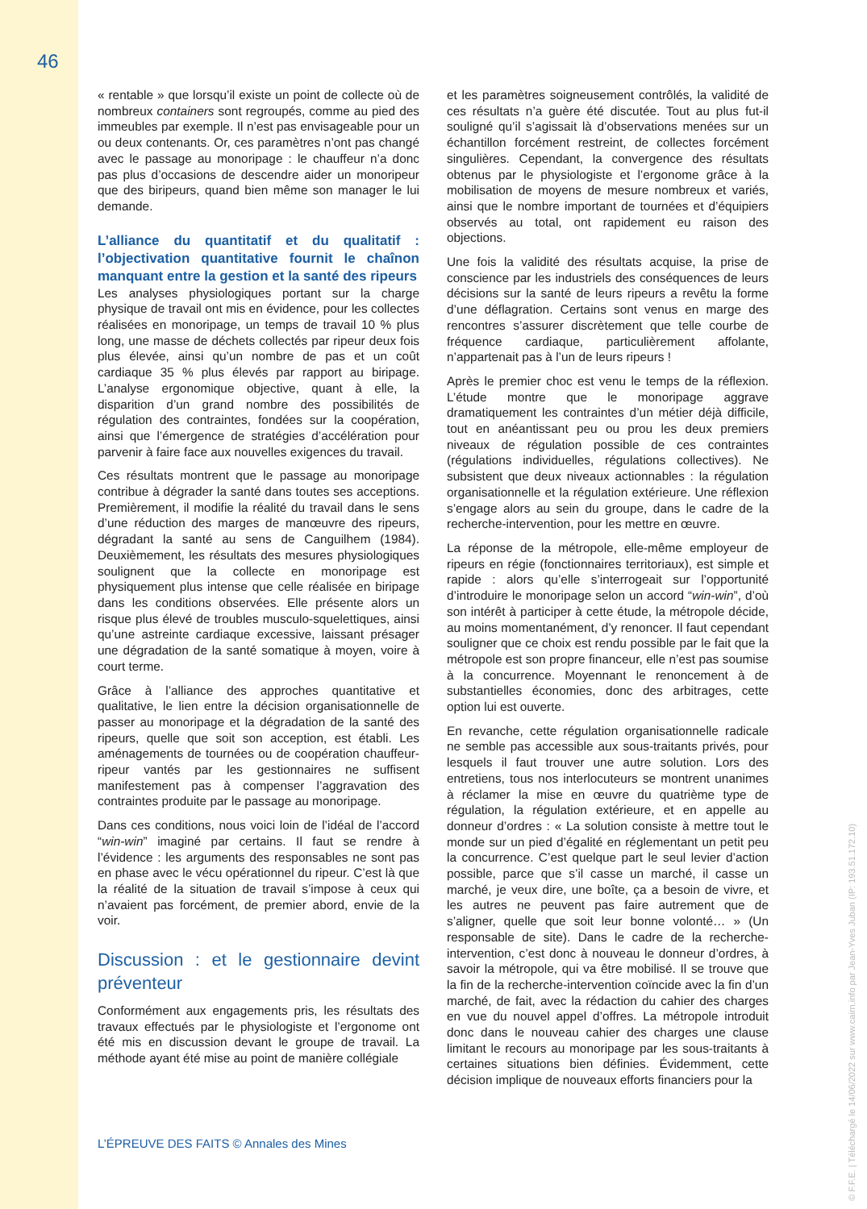46
« rentable » que lorsqu’il existe un point de collecte où de nombreux containers sont regroupés, comme au pied des immeubles par exemple. Il n’est pas envisageable pour un ou deux contenants. Or, ces paramètres n’ont pas changé avec le passage au monoripage : le chauffeur n’a donc pas plus d’occasions de descendre aider un monoripeur que des biripeurs, quand bien même son manager le lui demande.
L’alliance du quantitatif et du qualitatif : l’objectivation quantitative fournit le chaînon manquant entre la gestion et la santé des ripeurs
Les analyses physiologiques portant sur la charge physique de travail ont mis en évidence, pour les collectes réalisées en monoripage, un temps de travail 10 % plus long, une masse de déchets collectés par ripeur deux fois plus élevée, ainsi qu’un nombre de pas et un coût cardiaque 35 % plus élevés par rapport au biripage. L’analyse ergonomique objective, quant à elle, la disparition d’un grand nombre des possibilités de régulation des contraintes, fondées sur la coopération, ainsi que l’émergence de stratégies d’accélération pour parvenir à faire face aux nouvelles exigences du travail.
Ces résultats montrent que le passage au monoripage contribue à dégrader la santé dans toutes ses acceptions. Premièrement, il modifie la réalité du travail dans le sens d’une réduction des marges de manœuvre des ripeurs, dégradant la santé au sens de Canguilhem (1984). Deuxièmement, les résultats des mesures physiologiques soulignent que la collecte en monoripage est physiquement plus intense que celle réalisée en biripage dans les conditions observées. Elle présente alors un risque plus élevé de troubles musculo-squelettiques, ainsi qu’une astreinte cardiaque excessive, laissant présager une dégradation de la santé somatique à moyen, voire à court terme.
Grâce à l’alliance des approches quantitative et qualitative, le lien entre la décision organisationnelle de passer au monoripage et la dégradation de la santé des ripeurs, quelle que soit son acception, est établi. Les aménagements de tournées ou de coopération chauffeur-ripeur vantés par les gestionnaires ne suffisent manifestement pas à compenser l’aggravation des contraintes produite par le passage au monoripage.
Dans ces conditions, nous voici loin de l’idéal de l’accord “win-win” imaginé par certains. Il faut se rendre à l’évidence : les arguments des responsables ne sont pas en phase avec le vécu opérationnel du ripeur. C’est là que la réalité de la situation de travail s’impose à ceux qui n’avaient pas forcément, de premier abord, envie de la voir.
Discussion : et le gestionnaire devint préventeur
Conformément aux engagements pris, les résultats des travaux effectués par le physiologiste et l’ergonome ont été mis en discussion devant le groupe de travail. La méthode ayant été mise au point de manière collégiale
et les paramètres soigneusement contrôlés, la validité de ces résultats n’a guère été discutée. Tout au plus fut-il souligné qu’il s’agissait là d’observations menées sur un échantillon forcément restreint, de collectes forcément singulières. Cependant, la convergence des résultats obtenus par le physiologiste et l’ergonome grâce à la mobilisation de moyens de mesure nombreux et variés, ainsi que le nombre important de tournées et d’équipiers observés au total, ont rapidement eu raison des objections.
Une fois la validité des résultats acquise, la prise de conscience par les industriels des conséquences de leurs décisions sur la santé de leurs ripeurs a revêtu la forme d’une déflagration. Certains sont venus en marge des rencontres s’assurer discrètement que telle courbe de fréquence cardiaque, particulièrement affolante, n’appartenait pas à l’un de leurs ripeurs !
Après le premier choc est venu le temps de la réflexion. L’étude montre que le monoripage aggrave dramatiquement les contraintes d’un métier déjà difficile, tout en anéantissant peu ou prou les deux premiers niveaux de régulation possible de ces contraintes (régulations individuelles, régulations collectives). Ne subsistent que deux niveaux actionnables : la régulation organisationnelle et la régulation extérieure. Une réflexion s’engage alors au sein du groupe, dans le cadre de la recherche-intervention, pour les mettre en œuvre.
La réponse de la métropole, elle-même employeur de ripeurs en régie (fonctionnaires territoriaux), est simple et rapide : alors qu’elle s’interrogeait sur l’opportunité d’introduire le monoripage selon un accord “win-win”, d’où son intérêt à participer à cette étude, la métropole décide, au moins momentanément, d’y renoncer. Il faut cependant souligner que ce choix est rendu possible par le fait que la métropole est son propre financeur, elle n’est pas soumise à la concurrence. Moyennant le renoncement à de substantielles économies, donc des arbitrages, cette option lui est ouverte.
En revanche, cette régulation organisationnelle radicale ne semble pas accessible aux sous-traitants privés, pour lesquels il faut trouver une autre solution. Lors des entretiens, tous nos interlocuteurs se montrent unanimes à réclamer la mise en œuvre du quatrième type de régulation, la régulation extérieure, et en appelle au donneur d’ordres : « La solution consiste à mettre tout le monde sur un pied d’égalité en réglementant un petit peu la concurrence. C’est quelque part le seul levier d’action possible, parce que s’il casse un marché, il casse un marché, je veux dire, une boîte, ça a besoin de vivre, et les autres ne peuvent pas faire autrement que de s’aligner, quelle que soit leur bonne volonté… » (Un responsable de site). Dans le cadre de la recherche-intervention, c’est donc à nouveau le donneur d’ordres, à savoir la métropole, qui va être mobilisé. Il se trouve que la fin de la recherche-intervention coïncide avec la fin d’un marché, de fait, avec la rédaction du cahier des charges en vue du nouvel appel d’offres. La métropole introduit donc dans le nouveau cahier des charges une clause limitant le recours au monoripage par les sous-traitants à certaines situations bien définies. Évidemment, cette décision implique de nouveaux efforts financiers pour la
L’ÉPREUVE DES FAITS © Annales des Mines
© F.F.E. | Téléchargé le 14/06/2022 sur www.cairn.info par Jean-Yves Juban (IP: 193.51.172.10)